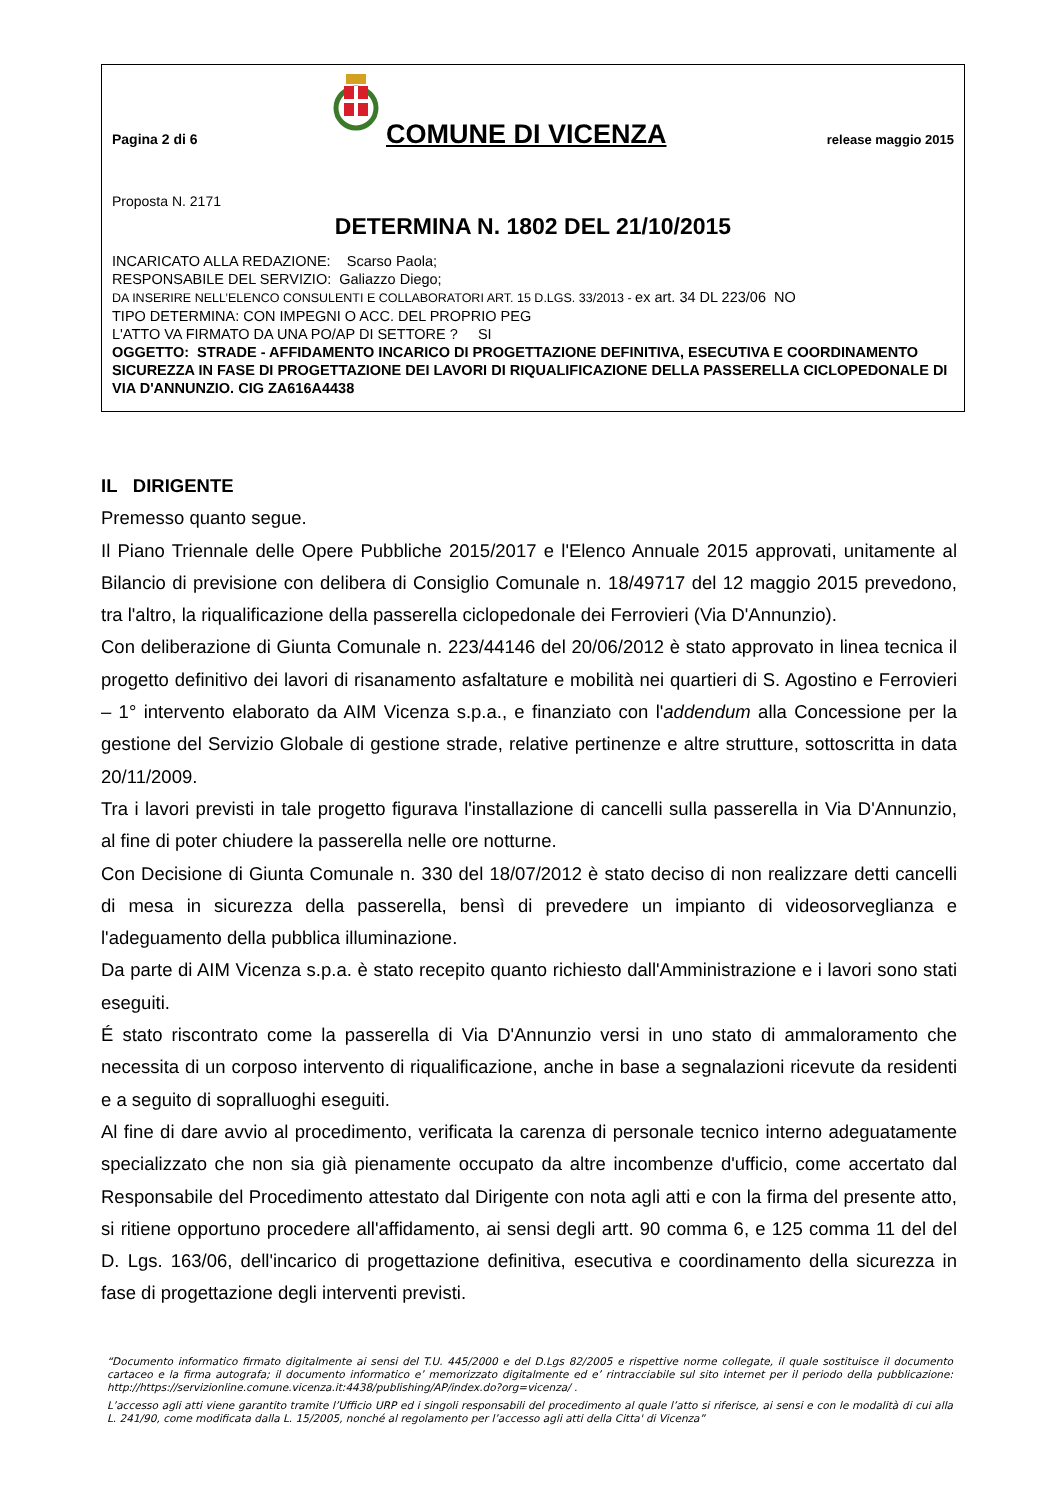Pagina 2 di 6
COMUNE DI VICENZA
release maggio 2015
Proposta N. 2171
DETERMINA N. 1802 DEL 21/10/2015
INCARICATO ALLA REDAZIONE: Scarso Paola;
RESPONSABILE DEL SERVIZIO: Galiazzo Diego;
DA INSERIRE NELL’ELENCO CONSULENTI E COLLABORATORI ART. 15 D.LGS. 33/2013 - ex art. 34 DL 223/06 NO
TIPO DETERMINA: CON IMPEGNI O ACC. DEL PROPRIO PEG
L'ATTO VA FIRMATO DA UNA PO/AP DI SETTORE ? SI
OGGETTO: STRADE - AFFIDAMENTO INCARICO DI PROGETTAZIONE DEFINITIVA, ESECUTIVA E COORDINAMENTO SICUREZZA IN FASE DI PROGETTAZIONE DEI LAVORI DI RIQUALIFICAZIONE DELLA PASSERELLA CICLOPEDONALE DI VIA D'ANNUNZIO. CIG ZA616A4438
IL DIRIGENTE
Premesso quanto segue.
Il Piano Triennale delle Opere Pubbliche 2015/2017 e l'Elenco Annuale 2015 approvati, unitamente al Bilancio di previsione con delibera di Consiglio Comunale n. 18/49717 del 12 maggio 2015 prevedono, tra l'altro, la riqualificazione della passerella ciclopedonale dei Ferrovieri (Via D'Annunzio).
Con deliberazione di Giunta Comunale n. 223/44146 del 20/06/2012 è stato approvato in linea tecnica il progetto definitivo dei lavori di risanamento asfaltature e mobilità nei quartieri di S. Agostino e Ferrovieri – 1° intervento elaborato da AIM Vicenza s.p.a., e finanziato con l'addendum alla Concessione per la gestione del Servizio Globale di gestione strade, relative pertinenze e altre strutture, sottoscritta in data 20/11/2009.
Tra i lavori previsti in tale progetto figurava l'installazione di cancelli sulla passerella in Via D'Annunzio, al fine di poter chiudere la passerella nelle ore notturne.
Con Decisione di Giunta Comunale n. 330 del 18/07/2012 è stato deciso di non realizzare detti cancelli di mesa in sicurezza della passerella, bensì di prevedere un impianto di videosorveglianza e l'adeguamento della pubblica illuminazione.
Da parte di AIM Vicenza s.p.a. è stato recepito quanto richiesto dall'Amministrazione e i lavori sono stati eseguiti.
É stato riscontrato come la passerella di Via D'Annunzio versi in uno stato di ammaloramento che necessita di un corposo intervento di riqualificazione, anche in base a segnalazioni ricevute da residenti e a seguito di sopralluoghi eseguiti.
Al fine di dare avvio al procedimento, verificata la carenza di personale tecnico interno adeguatamente specializzato che non sia già pienamente occupato da altre incombenze d'ufficio, come accertato dal Responsabile del Procedimento attestato dal Dirigente con nota agli atti e con la firma del presente atto, si ritiene opportuno procedere all'affidamento, ai sensi degli artt. 90 comma 6, e 125 comma 11 del del D. Lgs. 163/06, dell'incarico di progettazione definitiva, esecutiva e coordinamento della sicurezza in fase di progettazione degli interventi previsti.
“Documento informatico firmato digitalmente ai sensi del T.U. 445/2000 e del D.Lgs 82/2005 e rispettive norme collegate, il quale sostituisce il documento cartaceo e la firma autografa; il documento informatico e’ memorizzato digitalmente ed e’ rintracciabile sul sito internet per il periodo della pubblicazione: http://https://servizionline.comune.vicenza.it:4438/publishing/AP/index.do?org=vicenza/ .
L’accesso agli atti viene garantito tramite l’Ufficio URP ed i singoli responsabili del procedimento al quale l’atto si riferisce, ai sensi e con le modalità di cui alla L. 241/90, come modificata dalla L. 15/2005, nonché al regolamento per l’accesso agli atti della Citta' di Vicenza”